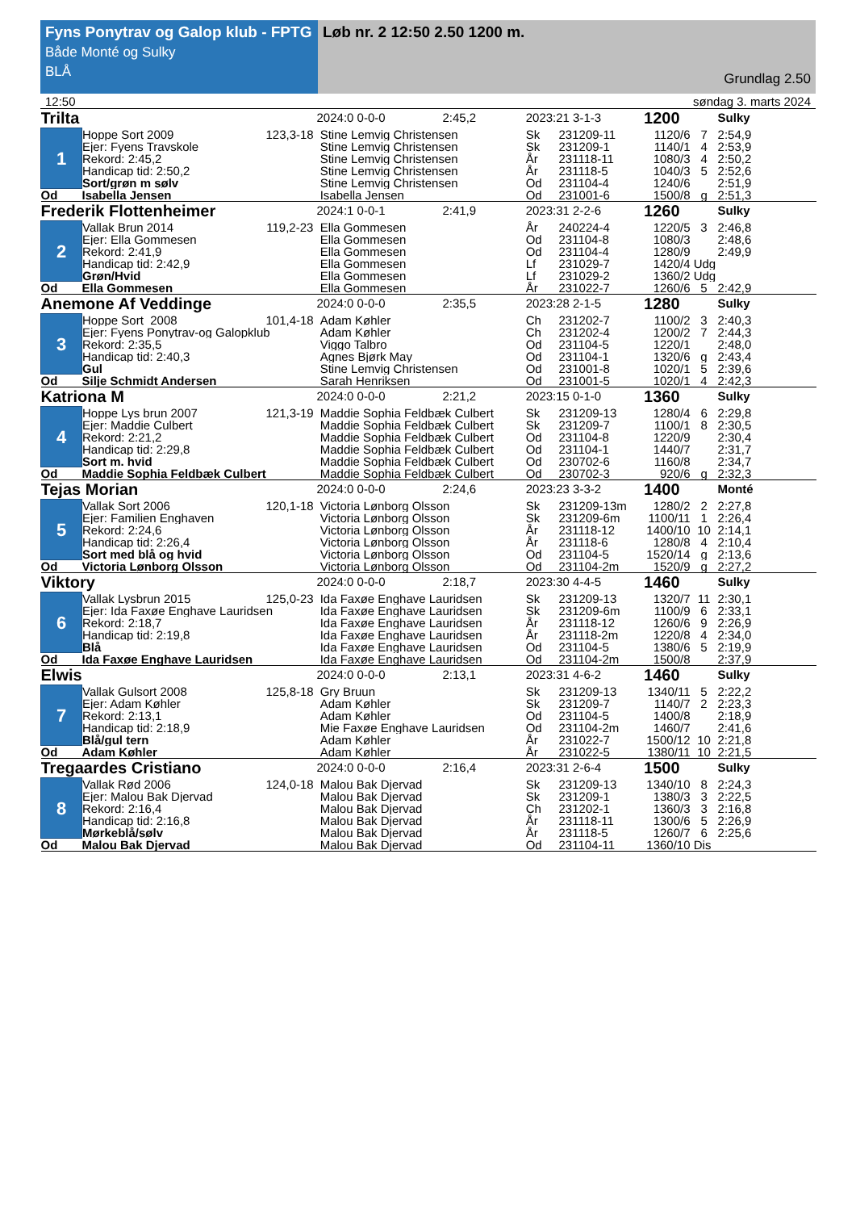Fyns Ponytrav og Galop klub - FPTG
Både Monté og Sulky
BLÅ
Løb nr. 2 12:50 2.50 1200 m.
Grundlag 2.50
12:50 søndag 3. marts 2024
| Trilta | | | 2024:0 0-0-0 2:45,2 | 2023:21 3-1-3 | | 1200 | | Sulky |
| 1 | Hoppe Sort 2009 | 123,3-18 | Stine Lemvig Christensen | Sk | 231209-11 | 1120/6 | 7 | 2:54,9 |
| | Ejer: Fyens Travskole | | Stine Lemvig Christensen | Sk | 231209-1 | 1140/1 | 4 | 2:53,9 |
| | Rekord: 2:45,2 | | Stine Lemvig Christensen | År | 231118-11 | 1080/3 | 4 | 2:50,2 |
| | Handicap tid: 2:50,2 | | Stine Lemvig Christensen | År | 231118-5 | 1040/3 | 5 | 2:52,6 |
| | Sort/grøn m sølv | | Stine Lemvig Christensen | Od | 231104-4 | 1240/6 | | 2:51,9 |
| Od | Isabella Jensen | | Isabella Jensen | Od | 231001-6 | 1500/8 | g | 2:51,3 |
| Frederik Flottenheimer | | | 2024:1 0-0-1 2:41,9 | 2023:31 2-2-6 | | 1260 | | Sulky |
| 2 | Vallak Brun 2014 | 119,2-23 | Ella Gommesen | År | 240224-4 | 1220/5 | 3 | 2:46,8 |
| | Ejer: Ella Gommesen | | Ella Gommesen | Od | 231104-8 | 1080/3 | | 2:48,6 |
| | Rekord: 2:41,9 | | Ella Gommesen | Od | 231104-4 | 1280/9 | | 2:49,9 |
| | Handicap tid: 2:42,9 | | Ella Gommesen | Lf | 231029-7 | 1420/4 | Udg | |
| | Grøn/Hvid | | Ella Gommesen | Lf | 231029-2 | 1360/2 | Udg | |
| Od | Ella Gommesen | | Ella Gommesen | År | 231022-7 | 1260/6 | 5 | 2:42,9 |
| Anemone Af Veddinge | | | 2024:0 0-0-0 2:35,5 | 2023:28 2-1-5 | | 1280 | | Sulky |
| 3 | Hoppe Sort 2008 | 101,4-18 | Adam Køhler | Ch | 231202-7 | 1100/2 | 3 | 2:40,3 |
| | Ejer: Fyens Ponytrav-og Galopklub | | Adam Køhler | Ch | 231202-4 | 1200/2 | 7 | 2:44,3 |
| | Rekord: 2:35,5 | | Viggo Talbro | Od | 231104-5 | 1220/1 | | 2:48,0 |
| | Handicap tid: 2:40,3 | | Agnes Bjørk May | Od | 231104-1 | 1320/6 | g | 2:43,4 |
| | Gul | | Stine Lemvig Christensen | Od | 231001-8 | 1020/1 | 5 | 2:39,6 |
| Od | Silje Schmidt Andersen | | Sarah Henriksen | Od | 231001-5 | 1020/1 | 4 | 2:42,3 |
| Katriona M | | | 2024:0 0-0-0 2:21,2 | 2023:15 0-1-0 | | 1360 | | Sulky |
| 4 | Hoppe Lys brun 2007 | 121,3-19 | Maddie Sophia Feldbæk Culbert | Sk | 231209-13 | 1280/4 | 6 | 2:29,8 |
| | Ejer: Maddie Culbert | | Maddie Sophia Feldbæk Culbert | Sk | 231209-7 | 1100/1 | 8 | 2:30,5 |
| | Rekord: 2:21,2 | | Maddie Sophia Feldbæk Culbert | Od | 231104-8 | 1220/9 | | 2:30,4 |
| | Handicap tid: 2:29,8 | | Maddie Sophia Feldbæk Culbert | Od | 231104-1 | 1440/7 | | 2:31,7 |
| | Sort m. hvid | | Maddie Sophia Feldbæk Culbert | Od | 230702-6 | 1160/8 | | 2:34,7 |
| Od | Maddie Sophia Feldbæk Culbert | | Maddie Sophia Feldbæk Culbert | Od | 230702-3 | 920/6 | g | 2:32,3 |
| Tejas Morian | | | 2024:0 0-0-0 2:24,6 | 2023:23 3-3-2 | | 1400 | | Monté |
| 5 | Vallak Sort 2006 | 120,1-18 | Victoria Lønborg Olsson | Sk | 231209-13m | 1280/2 | 2 | 2:27,8 |
| | Ejer: Familien Enghaven | | Victoria Lønborg Olsson | Sk | 231209-6m | 1100/11 | 1 | 2:26,4 |
| | Rekord: 2:24,6 | | Victoria Lønborg Olsson | År | 231118-12 | 1400/10 | 10 | 2:14,1 |
| | Handicap tid: 2:26,4 | | Victoria Lønborg Olsson | År | 231118-6 | 1280/8 | 4 | 2:10,4 |
| | Sort med blå og hvid | | Victoria Lønborg Olsson | Od | 231104-5 | 1520/14 | g | 2:13,6 |
| Od | Victoria Lønborg Olsson | | Victoria Lønborg Olsson | Od | 231104-2m | 1520/9 | g | 2:27,2 |
| Viktory | | | 2024:0 0-0-0 2:18,7 | 2023:30 4-4-5 | | 1460 | | Sulky |
| 6 | Vallak Lysbrun 2015 | 125,0-23 | Ida Faxøe Enghave Lauridsen | Sk | 231209-13 | 1320/7 | 11 | 2:30,1 |
| | Ejer: Ida Faxøe Enghave Lauridsen | | Ida Faxøe Enghave Lauridsen | Sk | 231209-6m | 1100/9 | 6 | 2:33,1 |
| | Rekord: 2:18,7 | | Ida Faxøe Enghave Lauridsen | År | 231118-12 | 1260/6 | 9 | 2:26,9 |
| | Handicap tid: 2:19,8 | | Ida Faxøe Enghave Lauridsen | År | 231118-2m | 1220/8 | 4 | 2:34,0 |
| | Blå | | Ida Faxøe Enghave Lauridsen | Od | 231104-5 | 1380/6 | 5 | 2:19,9 |
| Od | Ida Faxøe Enghave Lauridsen | | Ida Faxøe Enghave Lauridsen | Od | 231104-2m | 1500/8 | | 2:37,9 |
| Elwis | | | 2024:0 0-0-0 2:13,1 | 2023:31 4-6-2 | | 1460 | | Sulky |
| 7 | Vallak Gulsort 2008 | 125,8-18 | Gry Bruun | Sk | 231209-13 | 1340/11 | 5 | 2:22,2 |
| | Ejer: Adam Køhler | | Adam Køhler | Sk | 231209-7 | 1140/7 | 2 | 2:23,3 |
| | Rekord: 2:13,1 | | Adam Køhler | Od | 231104-5 | 1400/8 | | 2:18,9 |
| | Handicap tid: 2:18,9 | | Mie Faxøe Enghave Lauridsen | Od | 231104-2m | 1460/7 | | 2:41,6 |
| | Blå/gul tern | | Adam Køhler | År | 231022-7 | 1500/12 | 10 | 2:21,8 |
| Od | Adam Køhler | | Adam Køhler | År | 231022-5 | 1380/11 | 10 | 2:21,5 |
| Tregaardes Cristiano | | | 2024:0 0-0-0 2:16,4 | 2023:31 2-6-4 | | 1500 | | Sulky |
| 8 | Vallak Rød 2006 | 124,0-18 | Malou Bak Djervad | Sk | 231209-13 | 1340/10 | 8 | 2:24,3 |
| | Ejer: Malou Bak Djervad | | Malou Bak Djervad | Sk | 231209-1 | 1380/3 | 3 | 2:22,5 |
| | Rekord: 2:16,4 | | Malou Bak Djervad | Ch | 231202-1 | 1360/3 | 3 | 2:16,8 |
| | Handicap tid: 2:16,8 | | Malou Bak Djervad | År | 231118-11 | 1300/6 | 5 | 2:26,9 |
| | Mørkeblå/sølv | | Malou Bak Djervad | År | 231118-5 | 1260/7 | 6 | 2:25,6 |
| Od | Malou Bak Djervad | | Malou Bak Djervad | Od | 231104-11 | 1360/10 | Dis | |